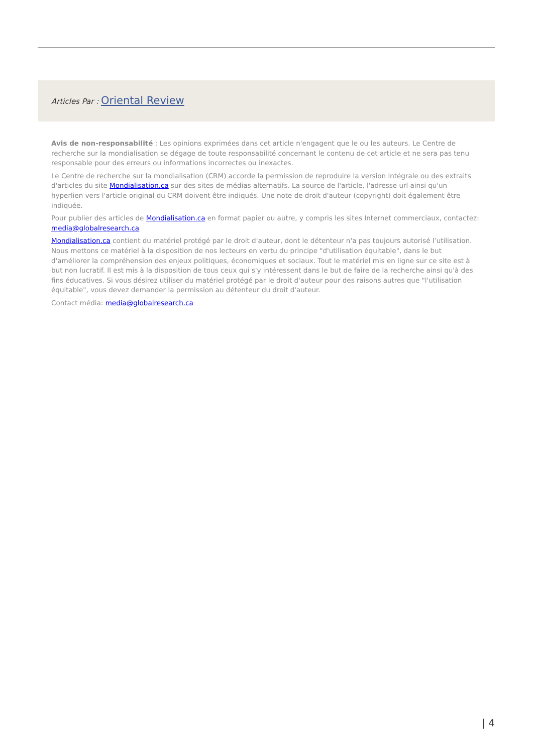Articles Par : Oriental Review
Avis de non-responsabilité : Les opinions exprimées dans cet article n'engagent que le ou les auteurs. Le Centre de recherche sur la mondialisation se dégage de toute responsabilité concernant le contenu de cet article et ne sera pas tenu responsable pour des erreurs ou informations incorrectes ou inexactes.
Le Centre de recherche sur la mondialisation (CRM) accorde la permission de reproduire la version intégrale ou des extraits d'articles du site Mondialisation.ca sur des sites de médias alternatifs. La source de l'article, l'adresse url ainsi qu'un hyperlien vers l'article original du CRM doivent être indiqués. Une note de droit d'auteur (copyright) doit également être indiquée.
Pour publier des articles de Mondialisation.ca en format papier ou autre, y compris les sites Internet commerciaux, contactez: media@globalresearch.ca
Mondialisation.ca contient du matériel protégé par le droit d'auteur, dont le détenteur n'a pas toujours autorisé l’utilisation. Nous mettons ce matériel à la disposition de nos lecteurs en vertu du principe "d'utilisation équitable", dans le but d'améliorer la compréhension des enjeux politiques, économiques et sociaux. Tout le matériel mis en ligne sur ce site est à but non lucratif. Il est mis à la disposition de tous ceux qui s'y intéressent dans le but de faire de la recherche ainsi qu'à des fins éducatives. Si vous désirez utiliser du matériel protégé par le droit d'auteur pour des raisons autres que "l'utilisation équitable", vous devez demander la permission au détenteur du droit d'auteur.
Contact média: media@globalresearch.ca
| 4